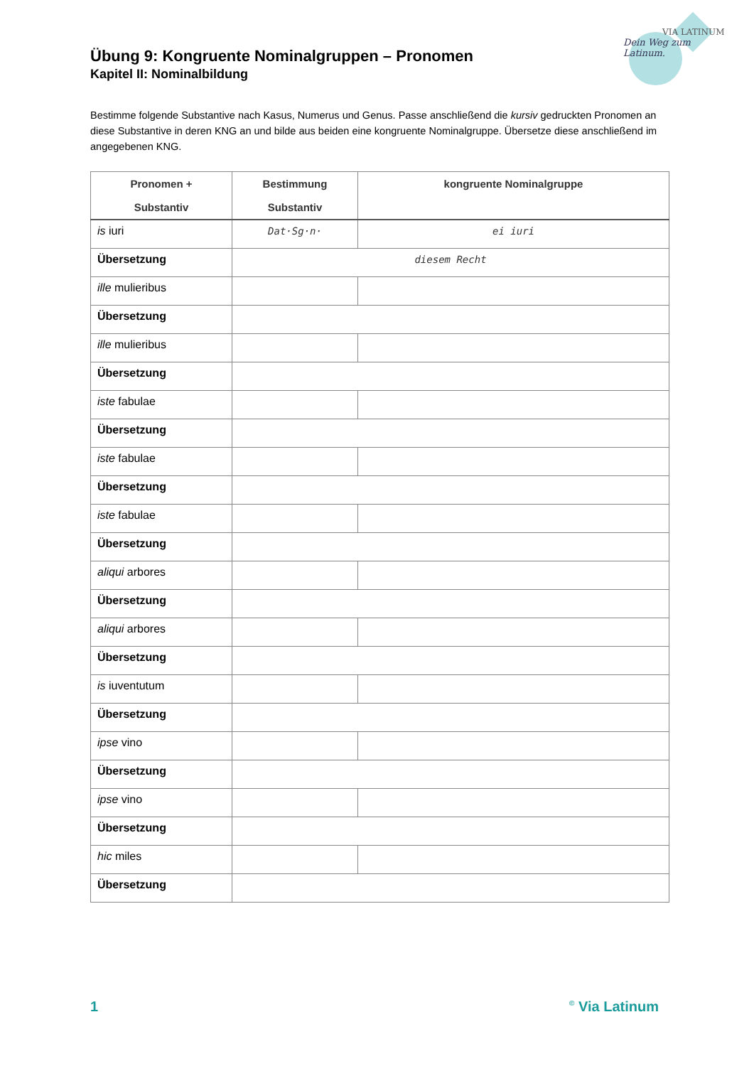VIA LATINUM
Dein Weg zum Latinum.
Übung 9: Kongruente Nominalgruppen – Pronomen
Kapitel II: Nominalbildung
Bestimme folgende Substantive nach Kasus, Numerus und Genus. Passe anschließend die kursiv gedruckten Pronomen an diese Substantive in deren KNG an und bilde aus beiden eine kongruente Nominalgruppe. Übersetze diese anschließend im angegebenen KNG.
| Pronomen + Substantiv | Bestimmung Substantiv | kongruente Nominalgruppe |
| --- | --- | --- |
| is iuri | Dat·Sg·n· | ei iuri |
| Übersetzung | diesem Recht | |
| ille mulieribus | | |
| Übersetzung | | |
| ille mulieribus | | |
| Übersetzung | | |
| iste fabulae | | |
| Übersetzung | | |
| iste fabulae | | |
| Übersetzung | | |
| iste fabulae | | |
| Übersetzung | | |
| aliqui arbores | | |
| Übersetzung | | |
| aliqui arbores | | |
| Übersetzung | | |
| is iuventutum | | |
| Übersetzung | | |
| ipse vino | | |
| Übersetzung | | |
| ipse vino | | |
| Übersetzung | | |
| hic miles | | |
| Übersetzung | | |
1<sup>©</sup> Via Latinum